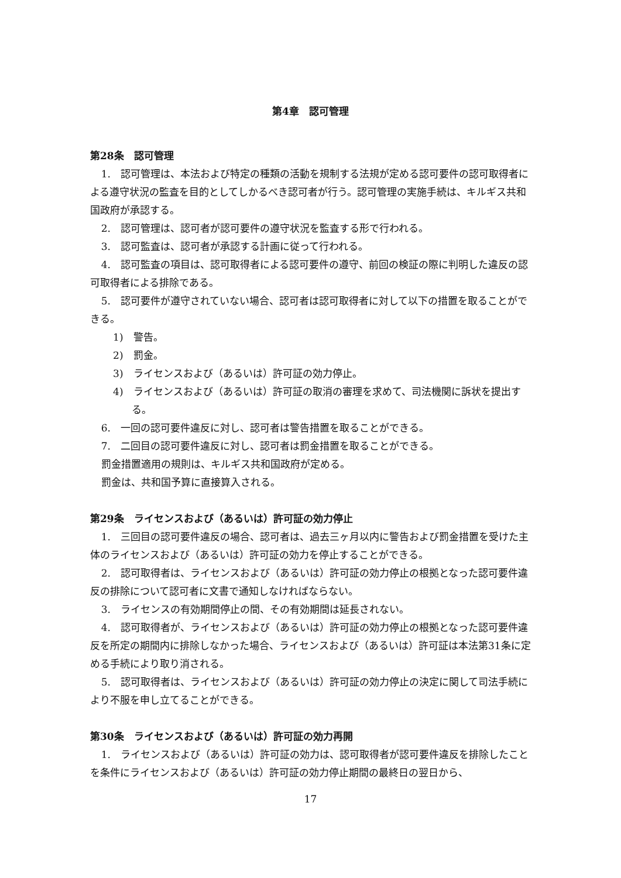第4章　認可管理
第28条　認可管理
1.　認可管理は、本法および特定の種類の活動を規制する法規が定める認可要件の認可取得者による遵守状況の監査を目的としてしかるべき認可者が行う。認可管理の実施手続は、キルギス共和国政府が承認する。
2.　認可管理は、認可者が認可要件の遵守状況を監査する形で行われる。
3.　認可監査は、認可者が承認する計画に従って行われる。
4.　認可監査の項目は、認可取得者による認可要件の遵守、前回の検証の際に判明した違反の認可取得者による排除である。
5.　認可要件が遵守されていない場合、認可者は認可取得者に対して以下の措置を取ることができる。
1)　警告。
2)　罰金。
3)　ライセンスおよび（あるいは）許可証の効力停止。
4)　ライセンスおよび（あるいは）許可証の取消の審理を求めて、司法機関に訴状を提出する。
6.　一回の認可要件違反に対し、認可者は警告措置を取ることができる。
7.　二回目の認可要件違反に対し、認可者は罰金措置を取ることができる。
罰金措置適用の規則は、キルギス共和国政府が定める。
罰金は、共和国予算に直接算入される。
第29条　ライセンスおよび（あるいは）許可証の効力停止
1.　三回目の認可要件違反の場合、認可者は、過去三ヶ月以内に警告および罰金措置を受けた主体のライセンスおよび（あるいは）許可証の効力を停止することができる。
2.　認可取得者は、ライセンスおよび（あるいは）許可証の効力停止の根拠となった認可要件違反の排除について認可者に文書で通知しなければならない。
3.　ライセンスの有効期間停止の間、その有効期間は延長されない。
4.　認可取得者が、ライセンスおよび（あるいは）許可証の効力停止の根拠となった認可要件違反を所定の期間内に排除しなかった場合、ライセンスおよび（あるいは）許可証は本法第31条に定める手続により取り消される。
5.　認可取得者は、ライセンスおよび（あるいは）許可証の効力停止の決定に関して司法手続により不服を申し立てることができる。
第30条　ライセンスおよび（あるいは）許可証の効力再開
1.　ライセンスおよび（あるいは）許可証の効力は、認可取得者が認可要件違反を排除したことを条件にライセンスおよび（あるいは）許可証の効力停止期間の最終日の翌日から、
17